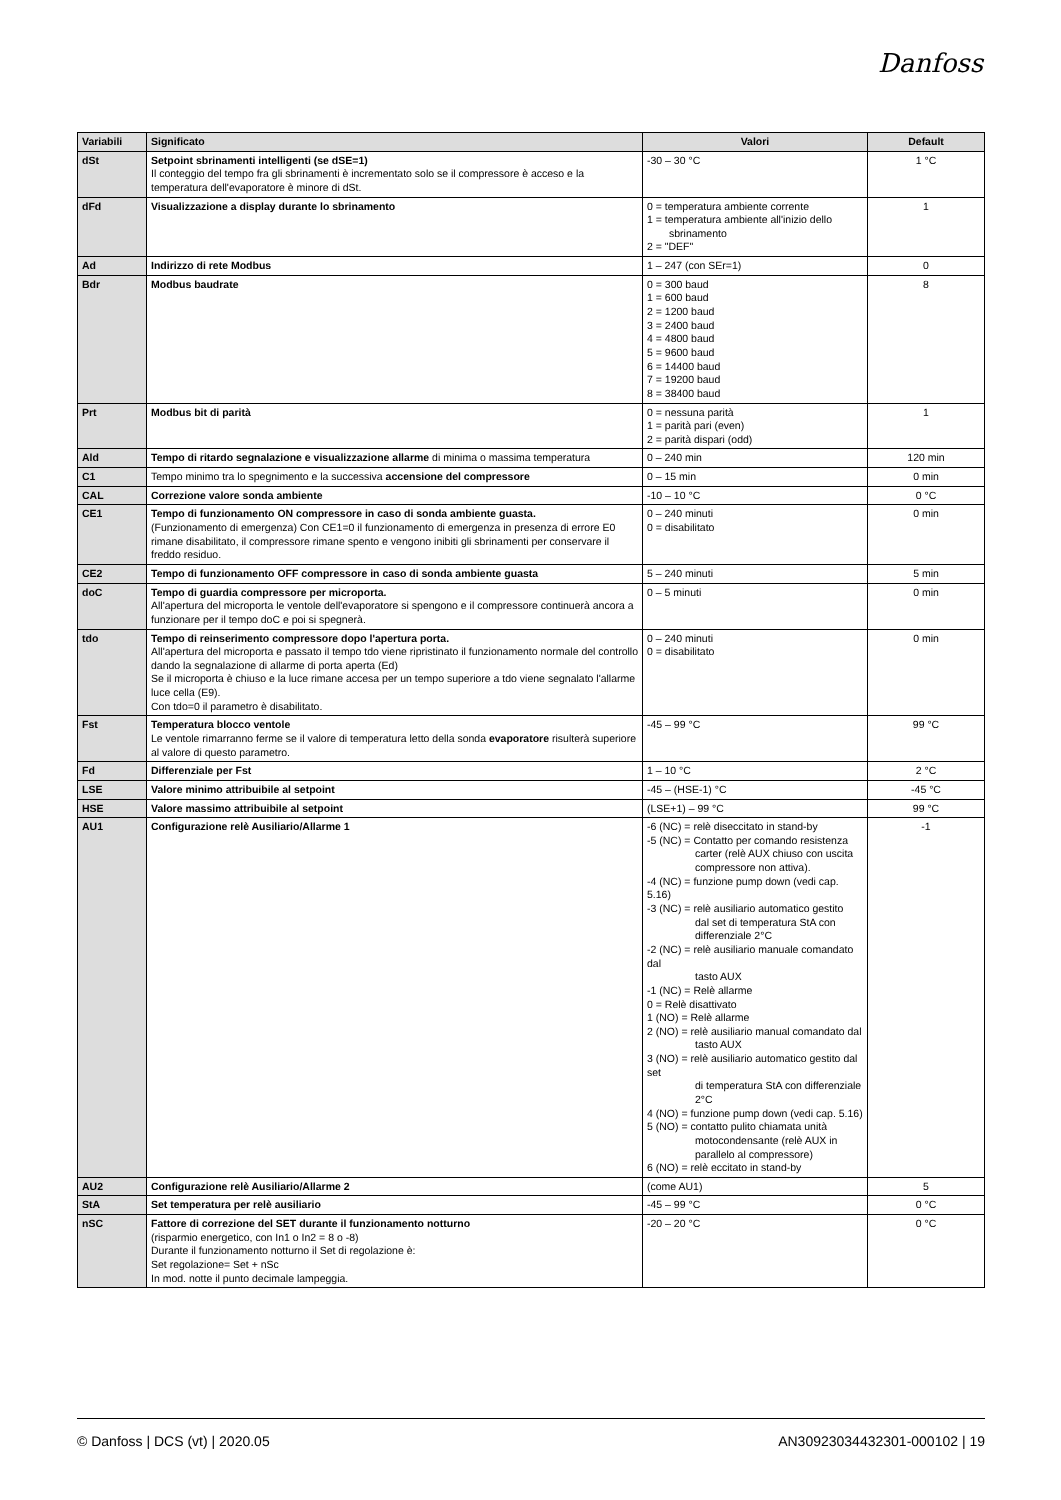Danfoss
| Variabili | Significato | Valori | Default |
| --- | --- | --- | --- |
| dSt | Setpoint sbrinamenti intelligenti (se dSE=1) Il conteggio del tempo fra gli sbrinamenti è incrementato solo se il compressore è acceso e la temperatura dell'evaporatore è minore di dSt. | -30 – 30 °C | 1 °C |
| dFd | Visualizzazione a display durante lo sbrinamento | 0 = temperatura ambiente corrente 1 = temperatura ambiente all'inizio dello sbrinamento 2 = "DEF" | 1 |
| Ad | Indirizzo di rete Modbus | 1 – 247 (con SEr=1) | 0 |
| Bdr | Modbus baudrate | 0 = 300 baud 1 = 600 baud 2 = 1200 baud 3 = 2400 baud 4 = 4800 baud 5 = 9600 baud 6 = 14400 baud 7 = 19200 baud 8 = 38400 baud | 8 |
| Prt | Modbus bit di parità | 0 = nessuna parità 1 = parità pari (even) 2 = parità dispari (odd) | 1 |
| Ald | Tempo di ritardo segnalazione e visualizzazione allarme di minima o massima temperatura | 0 – 240 min | 120 min |
| C1 | Tempo minimo tra lo spegnimento e la successiva accensione del compressore | 0 – 15 min | 0 min |
| CAL | Correzione valore sonda ambiente | -10 – 10 °C | 0 °C |
| CE1 | Tempo di funzionamento ON compressore in caso di sonda ambiente guasta. (Funzionamento di emergenza) Con CE1=0 il funzionamento di emergenza in presenza di errore E0 rimane disabilitato, il compressore rimane spento e vengono inibiti gli sbrinamenti per conservare il freddo residuo. | 0 – 240 minuti 0 = disabilitato | 0 min |
| CE2 | Tempo di funzionamento OFF compressore in caso di sonda ambiente guasta | 5 – 240 minuti | 5 min |
| doC | Tempo di guardia compressore per microporta. All'apertura del microporta le ventole dell'evaporatore si spengono e il compressore continuerà ancora a funzionare per il tempo doC e poi si spegnerà. | 0 – 5 minuti | 0 min |
| tdo | Tempo di reinserimento compressore dopo l'apertura porta. All'apertura del microporta e passato il tempo tdo viene ripristinato il funzionamento normale del controllo dando la segnalazione di allarme di porta aperta (Ed) Se il microporta è chiuso e la luce rimane accesa per un tempo superiore a tdo viene segnalato l'allarme luce cella (E9). Con tdo=0 il parametro è disabilitato. | 0 – 240 minuti 0 = disabilitato | 0 min |
| Fst | Temperatura blocco ventole Le ventole rimarranno ferme se il valore di temperatura letto della sonda evaporatore risulterà superiore al valore di questo parametro. | -45 – 99 °C | 99 °C |
| Fd | Differenziale per Fst | 1 – 10 °C | 2 °C |
| LSE | Valore minimo attribuibile al setpoint | -45 – (HSE-1) °C | -45 °C |
| HSE | Valore massimo attribuibile al setpoint | (LSE+1) – 99 °C | 99 °C |
| AU1 | Configurazione relè Ausiliario/Allarme 1 | -6 (NC) = relè diseccitato in stand-by -5 (NC) = Contatto per comando resistenza carter (relè AUX chiuso con uscita compressore non attiva). -4 (NC) = funzione pump down (vedi cap. 5.16) -3 (NC) = relè ausiliario automatico gestito dal set di temperatura StA con differenziale 2°C -2 (NC) = relè ausiliario manuale comandato dal tasto AUX -1 (NC) = Relè allarme 0 = Relè disattivato 1 (NO) = Relè allarme 2 (NO) = relè ausiliario manual comandato dal tasto AUX 3 (NO) = relè ausiliario automatico gestito dal set di temperatura StA con differenziale 2°C 4 (NO) = funzione pump down (vedi cap. 5.16) 5 (NO) = contatto pulito chiamata unità motocondensante (relè AUX in parallelo al compressore) 6 (NO) = relè eccitato in stand-by | -1 |
| AU2 | Configurazione relè Ausiliario/Allarme 2 | (come AU1) | 5 |
| StA | Set temperatura per relè ausiliario | -45 – 99 °C | 0 °C |
| nSC | Fattore di correzione del SET durante il funzionamento notturno (risparmio energetico, con In1 o In2 = 8 o -8) Durante il funzionamento notturno il Set di regolazione è: Set regolazione= Set + nSc In mod. notte il punto decimale lampeggia. | -20 – 20 °C | 0 °C |
© Danfoss | DCS (vt) | 2020.05 AN30923034432301-000102 | 19